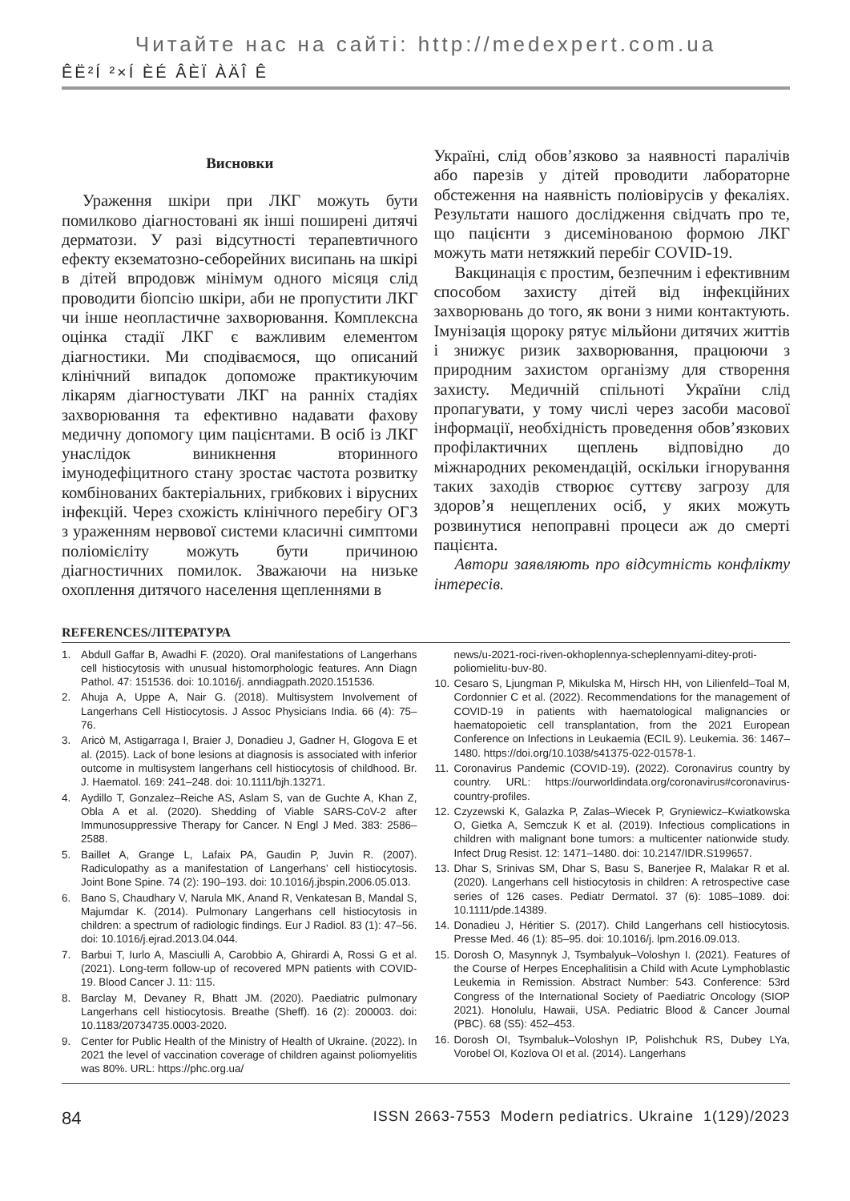Читайте нас на сайті: http://medexpert.com.ua
ÊË²Í ²×Í ÈÉ ÂÈÏ ÀÄÎ Ê
Висновки
Ураження шкіри при ЛКГ можуть бути помилково діагностовані як інші поширені дитячі дерматози. У разі відсутності терапевтичного ефекту екзематозно-себорейних висипань на шкірі в дітей впродовж мінімум одного місяця слід проводити біопсію шкіри, аби не пропустити ЛКГ чи інше неопластичне захворювання. Комплексна оцінка стадії ЛКГ є важливим елементом діагностики. Ми сподіваємося, що описаний клінічний випадок допоможе практикуючим лікарям діагностувати ЛКГ на ранніх стадіях захворювання та ефективно надавати фахову медичну допомогу цим пацієнтами. В осіб із ЛКГ унаслідок виникнення вторинного імунодефіцитного стану зростає частота розвитку комбінованих бактеріальних, грибкових і вірусних інфекцій. Через схожість клінічного перебігу ОГЗ з ураженням нервової системи класичні симптоми поліомієліту можуть бути причиною діагностичних помилок. Зважаючи на низьке охоплення дитячого населення щепленнями в
Україні, слід обов’язково за наявності паралічів або парезів у дітей проводити лабораторне обстеження на наявність поліовірусів у фекаліях. Результати нашого дослідження свідчать про те, що пацієнти з дисемінованою формою ЛКГ можуть мати нетяжкий перебіг COVID-19.
Вакцинація є простим, безпечним і ефективним способом захисту дітей від інфекційних захворювань до того, як вони з ними контактують. Імунізація щороку рятує мільйони дитячих життів і знижує ризик захворювання, працюючи з природним захистом організму для створення захисту. Медичній спільноті України слід пропагувати, у тому числі через засоби масової інформації, необхідність проведення обов’язкових профілактичних щеплень відповідно до міжнародних рекомендацій, оскільки ігнорування таких заходів створює суттєву загрозу для здоров’я нещеплених осіб, у яких можуть розвинутися непоправні процеси аж до смерті пацієнта.
Автори заявляють про відсутність конфлікту інтересів.
REFERENCES/ЛІТЕРАТУРА
1. Abdull Gaffar B, Awadhi F. (2020). Oral manifestations of Langerhans cell histiocytosis with unusual histomorphologic features. Ann Diagn Pathol. 47: 151536. doi: 10.1016/j. anndiagpath.2020.151536.
2. Ahuja A, Uppe A, Nair G. (2018). Multisystem Involvement of Langerhans Cell Histiocytosis. J Assoc Physicians India. 66 (4): 75–76.
3. Aricò M, Astigarraga I, Braier J, Donadieu J, Gadner H, Glogova E et al. (2015). Lack of bone lesions at diagnosis is associated with inferior outcome in multisystem langerhans cell histiocytosis of childhood. Br. J. Haematol. 169: 241–248. doi: 10.1111/bjh.13271.
4. Aydillo T, Gonzalez–Reiche AS, Aslam S, van de Guchte A, Khan Z, Obla A et al. (2020). Shedding of Viable SARS-CoV-2 after Immunosuppressive Therapy for Cancer. N Engl J Med. 383: 2586–2588.
5. Baillet A, Grange L, Lafaix PA, Gaudin P, Juvin R. (2007). Radiculopathy as a manifestation of Langerhans’ cell histiocytosis. Joint Bone Spine. 74 (2): 190–193. doi: 10.1016/j.jbspin.2006.05.013.
6. Bano S, Chaudhary V, Narula MK, Anand R, Venkatesan B, Mandal S, Majumdar K. (2014). Pulmonary Langerhans cell histiocytosis in children: a spectrum of radiologic findings. Eur J Radiol. 83 (1): 47–56. doi: 10.1016/j.ejrad.2013.04.044.
7. Barbui T, Iurlo A, Masciulli A, Carobbio A, Ghirardi A, Rossi G et al. (2021). Long-term follow-up of recovered MPN patients with COVID-19. Blood Cancer J. 11: 115.
8. Barclay M, Devaney R, Bhatt JM. (2020). Paediatric pulmonary Langerhans cell histiocytosis. Breathe (Sheff). 16 (2): 200003. doi: 10.1183/20734735.0003-2020.
9. Center for Public Health of the Ministry of Health of Ukraine. (2022). In 2021 the level of vaccination coverage of children against poliomyelitis was 80%. URL: https://phc.org.ua/
news/u-2021-roci-riven-okhoplennya-scheplennyami-ditey-proti-poliomielitu-buv-80.
10. Cesaro S, Ljungman P, Mikulska M, Hirsch HH, von Lilienfeld–Toal M, Cordonnier C et al. (2022). Recommendations for the management of COVID-19 in patients with haematological malignancies or haematopoietic cell transplantation, from the 2021 European Conference on Infections in Leukaemia (ECIL 9). Leukemia. 36: 1467–1480. https://doi.org/10.1038/s41375-022-01578-1.
11. Coronavirus Pandemic (COVID-19). (2022). Coronavirus country by country. URL: https://ourworldindata.org/coronavirus#coronavirus-country-profiles.
12. Czyzewski K, Galazka P, Zalas–Wiecek P, Gryniewicz–Kwiatkowska O, Gietka A, Semczuk K et al. (2019). Infectious complications in children with malignant bone tumors: a multicenter nationwide study. Infect Drug Resist. 12: 1471–1480. doi: 10.2147/IDR.S199657.
13. Dhar S, Srinivas SM, Dhar S, Basu S, Banerjee R, Malakar R et al. (2020). Langerhans cell histiocytosis in children: A retrospective case series of 126 cases. Pediatr Dermatol. 37 (6): 1085–1089. doi: 10.1111/pde.14389.
14. Donadieu J, Héritier S. (2017). Child Langerhans cell histiocytosis. Presse Med. 46 (1): 85–95. doi: 10.1016/j. lpm.2016.09.013.
15. Dorosh O, Masynnyk J, Tsymbalyuk–Voloshyn I. (2021). Features of the Course of Herpes Encephalitisin a Child with Acute Lymphoblastic Leukemia in Remission. Abstract Number: 543. Conference: 53rd Congress of the International Society of Paediatric Oncology (SIOP 2021). Honolulu, Hawaii, USA. Pediatric Blood & Cancer Journal (PBC). 68 (S5): 452–453.
16. Dorosh OI, Tsymbaluk–Voloshyn IP, Polishchuk RS, Dubey LYa, Vorobel OI, Kozlova OI et al. (2014). Langerhans
84 ISSN 2663-7553 Modern pediatrics. Ukraine 1(129)/2023